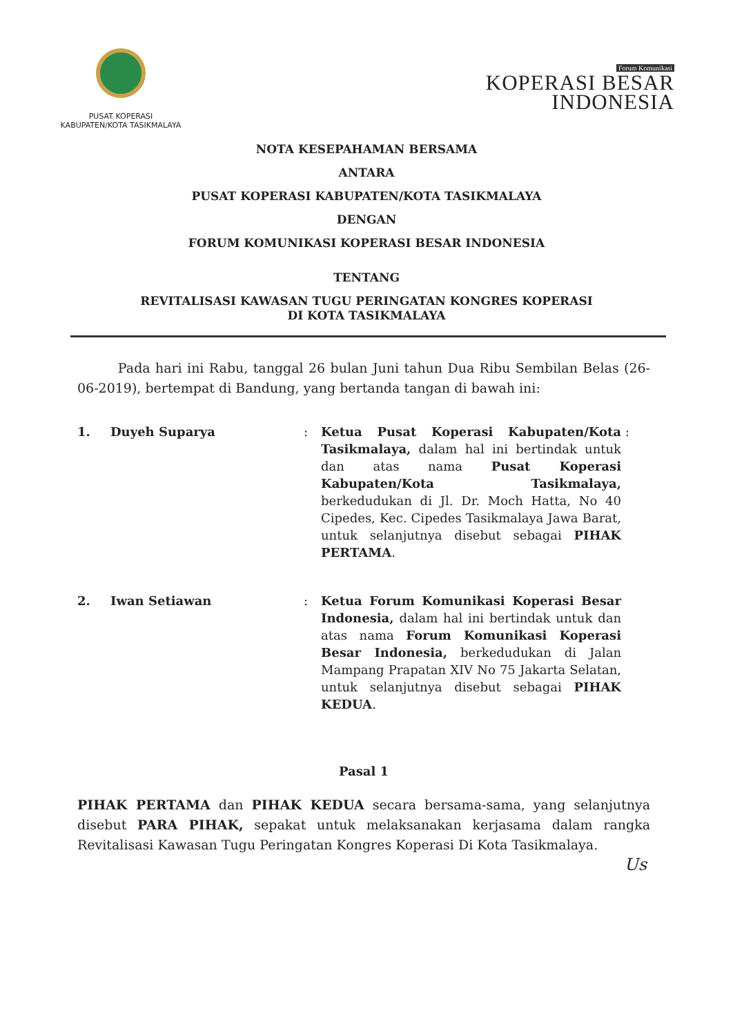PUSAT KOPERASI
KABUPATEN/KOTA TASIKMALAYA
Forum Komunikasi
KOPERASI BESAR
INDONESIA
NOTA KESEPAHAMAN BERSAMA
ANTARA
PUSAT KOPERASI KABUPATEN/KOTA TASIKMALAYA
DENGAN
FORUM KOMUNIKASI KOPERASI BESAR INDONESIA
TENTANG
REVITALISASI KAWASAN TUGU PERINGATAN KONGRES KOPERASI
DI KOTA TASIKMALAYA
Pada hari ini Rabu, tanggal 26 bulan Juni tahun Dua Ribu Sembilan Belas (26-06-2019), bertempat di Bandung, yang bertanda tangan di bawah ini:
1. Duyeh Suparya : Ketua Pusat Koperasi Kabupaten/Kota Tasikmalaya, dalam hal ini bertindak untuk dan atas nama Pusat Koperasi Kabupaten/Kota Tasikmalaya, berkedudukan di Jl. Dr. Moch Hatta, No 40 Cipedes, Kec. Cipedes Tasikmalaya Jawa Barat, untuk selanjutnya disebut sebagai PIHAK PERTAMA.
:
2. Iwan Setiawan : Ketua Forum Komunikasi Koperasi Besar Indonesia, dalam hal ini bertindak untuk dan atas nama Forum Komunikasi Koperasi Besar Indonesia, berkedudukan di Jalan Mampang Prapatan XIV No 75 Jakarta Selatan, untuk selanjutnya disebut sebagai PIHAK KEDUA.
Pasal 1
PIHAK PERTAMA dan PIHAK KEDUA secara bersama-sama, yang selanjutnya disebut PARA PIHAK, sepakat untuk melaksanakan kerjasama dalam rangka Revitalisasi Kawasan Tugu Peringatan Kongres Koperasi Di Kota Tasikmalaya.
Us